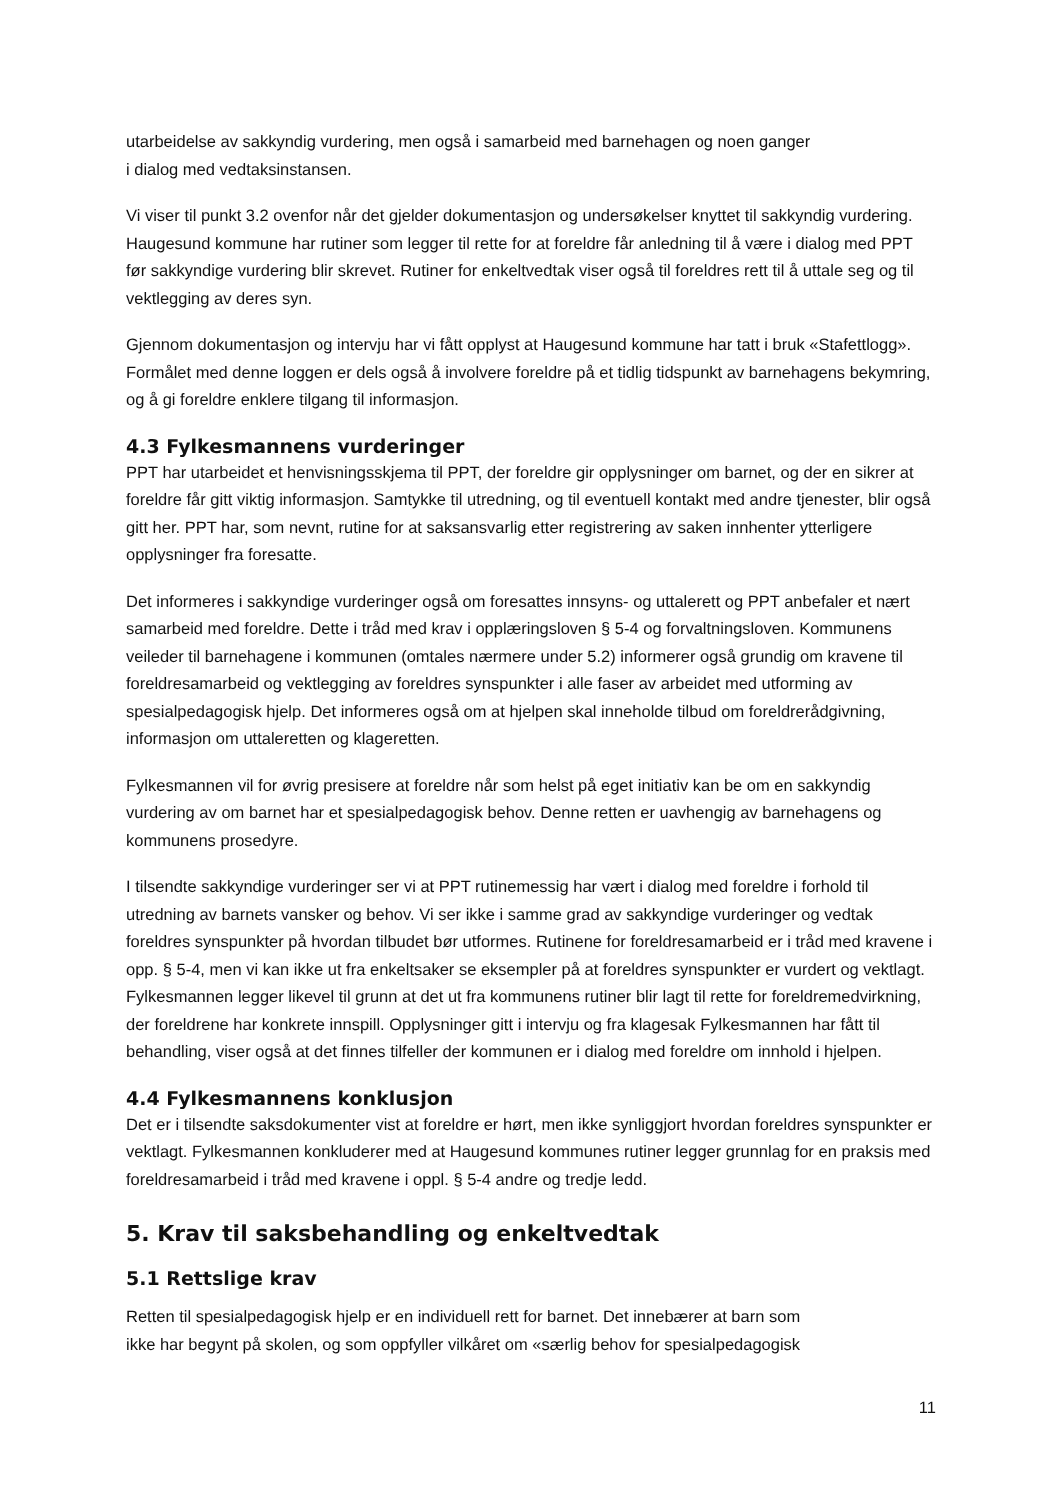utarbeidelse av sakkyndig vurdering, men også i samarbeid med barnehagen og noen ganger
i dialog med vedtaksinstansen.
Vi viser til punkt 3.2 ovenfor når det gjelder dokumentasjon og undersøkelser knyttet til sakkyndig vurdering. Haugesund kommune har rutiner som legger til rette for at foreldre får anledning til å være i dialog med PPT før sakkyndige vurdering blir skrevet. Rutiner for enkeltvedtak viser også til foreldres rett til å uttale seg og til vektlegging av deres syn.
Gjennom dokumentasjon og intervju har vi fått opplyst at Haugesund kommune har tatt i bruk «Stafettlogg». Formålet med denne loggen er dels også å involvere foreldre på et tidlig tidspunkt av barnehagens bekymring, og å gi foreldre enklere tilgang til informasjon.
4.3 Fylkesmannens vurderinger
PPT har utarbeidet et henvisningsskjema til PPT, der foreldre gir opplysninger om barnet, og der en sikrer at foreldre får gitt viktig informasjon. Samtykke til utredning, og til eventuell kontakt med andre tjenester, blir også gitt her. PPT har, som nevnt, rutine for at saksansvarlig etter registrering av saken innhenter ytterligere opplysninger fra foresatte.
Det informeres i sakkyndige vurderinger også om foresattes innsyns- og uttalerett og PPT anbefaler et nært samarbeid med foreldre. Dette i tråd med krav i opplæringsloven § 5-4 og forvaltningsloven. Kommunens veileder til barnehagene i kommunen (omtales nærmere under 5.2) informerer også grundig om kravene til foreldresamarbeid og vektlegging av foreldres synspunkter i alle faser av arbeidet med utforming av spesialpedagogisk hjelp. Det informeres også om at hjelpen skal inneholde tilbud om foreldrerådgivning, informasjon om uttaleretten og klageretten.
Fylkesmannen vil for øvrig presisere at foreldre når som helst på eget initiativ kan be om en sakkyndig vurdering av om barnet har et spesialpedagogisk behov. Denne retten er uavhengig av barnehagens og kommunens prosedyre.
I tilsendte sakkyndige vurderinger ser vi at PPT rutinemessig har vært i dialog med foreldre i forhold til utredning av barnets vansker og behov. Vi ser ikke i samme grad av sakkyndige vurderinger og vedtak foreldres synspunkter på hvordan tilbudet bør utformes. Rutinene for foreldresamarbeid er i tråd med kravene i opp. § 5-4, men vi kan ikke ut fra enkeltsaker se eksempler på at foreldres synspunkter er vurdert og vektlagt. Fylkesmannen legger likevel til grunn at det ut fra kommunens rutiner blir lagt til rette for foreldremedvirkning, der foreldrene har konkrete innspill. Opplysninger gitt i intervju og fra klagesak Fylkesmannen har fått til behandling, viser også at det finnes tilfeller der kommunen er i dialog med foreldre om innhold i hjelpen.
4.4 Fylkesmannens konklusjon
Det er i tilsendte saksdokumenter vist at foreldre er hørt, men ikke synliggjort hvordan foreldres synspunkter er vektlagt. Fylkesmannen konkluderer med at Haugesund kommunes rutiner legger grunnlag for en praksis med foreldresamarbeid i tråd med kravene i oppl. § 5-4 andre og tredje ledd.
5. Krav til saksbehandling og enkeltvedtak
5.1 Rettslige krav
Retten til spesialpedagogisk hjelp er en individuell rett for barnet. Det innebærer at barn som
ikke har begynt på skolen, og som oppfyller vilkåret om «særlig behov for spesialpedagogisk
11